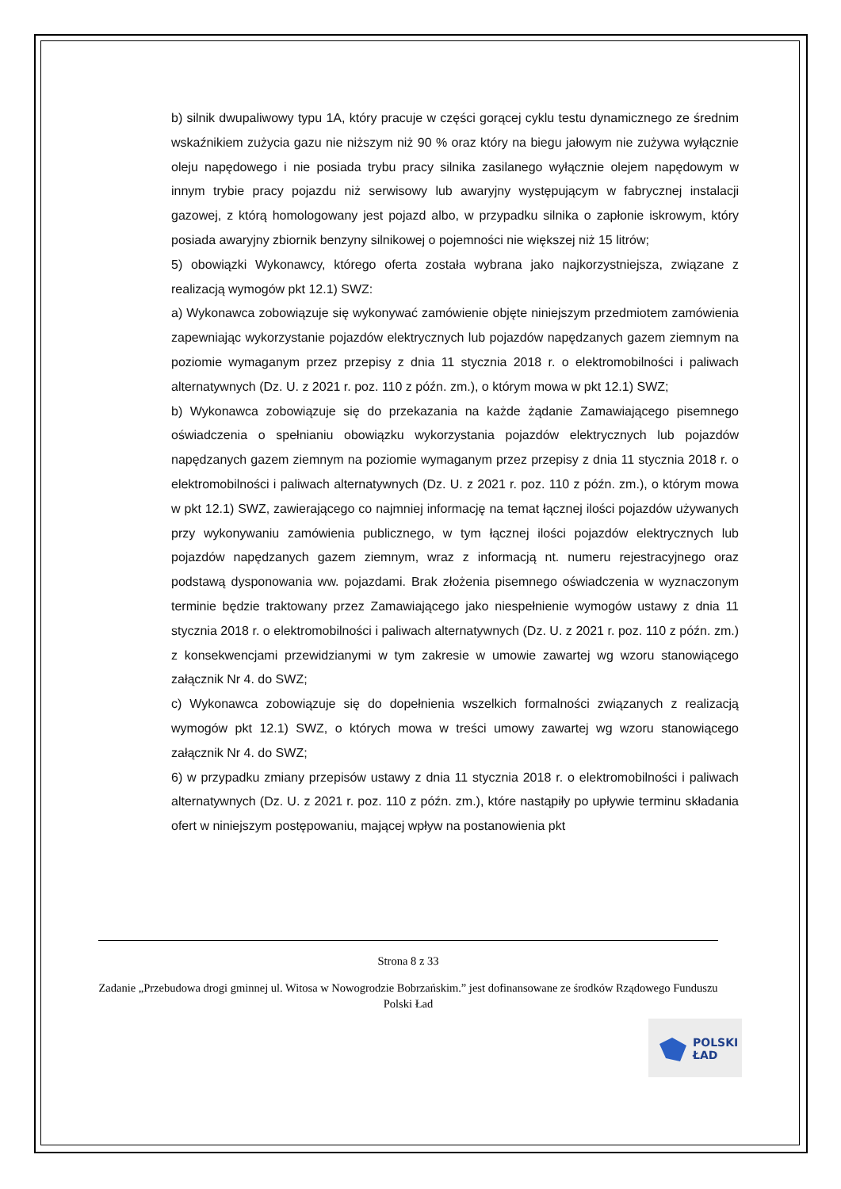b) silnik dwupaliwowy typu 1A, który pracuje w części gorącej cyklu testu dynamicznego ze średnim wskaźnikiem zużycia gazu nie niższym niż 90 % oraz który na biegu jałowym nie zużywa wyłącznie oleju napędowego i nie posiada trybu pracy silnika zasilanego wyłącznie olejem napędowym w innym trybie pracy pojazdu niż serwisowy lub awaryjny występującym w fabrycznej instalacji gazowej, z którą homologowany jest pojazd albo, w przypadku silnika o zapłonie iskrowym, który posiada awaryjny zbiornik benzyny silnikowej o pojemności nie większej niż 15 litrów;
5) obowiązki Wykonawcy, którego oferta została wybrana jako najkorzystniejsza, związane z realizacją wymogów pkt 12.1) SWZ:
a) Wykonawca zobowiązuje się wykonywać zamówienie objęte niniejszym przedmiotem zamówienia zapewniając wykorzystanie pojazdów elektrycznych lub pojazdów napędzanych gazem ziemnym na poziomie wymaganym przez przepisy z dnia 11 stycznia 2018 r. o elektromobilności i paliwach alternatywnych (Dz. U. z 2021 r. poz. 110 z późn. zm.), o którym mowa w pkt 12.1) SWZ;
b) Wykonawca zobowiązuje się do przekazania na każde żądanie Zamawiającego pisemnego oświadczenia o spełnianiu obowiązku wykorzystania pojazdów elektrycznych lub pojazdów napędzanych gazem ziemnym na poziomie wymaganym przez przepisy z dnia 11 stycznia 2018 r. o elektromobilności i paliwach alternatywnych (Dz. U. z 2021 r. poz. 110 z późn. zm.), o którym mowa w pkt 12.1) SWZ, zawierającego co najmniej informację na temat łącznej ilości pojazdów używanych przy wykonywaniu zamówienia publicznego, w tym łącznej ilości pojazdów elektrycznych lub pojazdów napędzanych gazem ziemnym, wraz z informacją nt. numeru rejestracyjnego oraz podstawą dysponowania ww. pojazdami. Brak złożenia pisemnego oświadczenia w wyznaczonym terminie będzie traktowany przez Zamawiającego jako niespełnienie wymogów ustawy z dnia 11 stycznia 2018 r. o elektromobilności i paliwach alternatywnych (Dz. U. z 2021 r. poz. 110 z późn. zm.) z konsekwencjami przewidzianymi w tym zakresie w umowie zawartej wg wzoru stanowiącego załącznik Nr 4. do SWZ;
c) Wykonawca zobowiązuje się do dopełnienia wszelkich formalności związanych z realizacją wymogów pkt 12.1) SWZ, o których mowa w treści umowy zawartej wg wzoru stanowiącego załącznik Nr 4. do SWZ;
6) w przypadku zmiany przepisów ustawy z dnia 11 stycznia 2018 r. o elektromobilności i paliwach alternatywnych (Dz. U. z 2021 r. poz. 110 z późn. zm.), które nastąpiły po upływie terminu składania ofert w niniejszym postępowaniu, mającej wpływ na postanowienia pkt
Strona 8 z 33
Zadanie „Przebudowa drogi gminnej ul. Witosa w Nowogrodzie Bobrzańskim.” jest dofinansowane ze środków Rządowego Funduszu Polski Ład
POLSKI
ŁAD